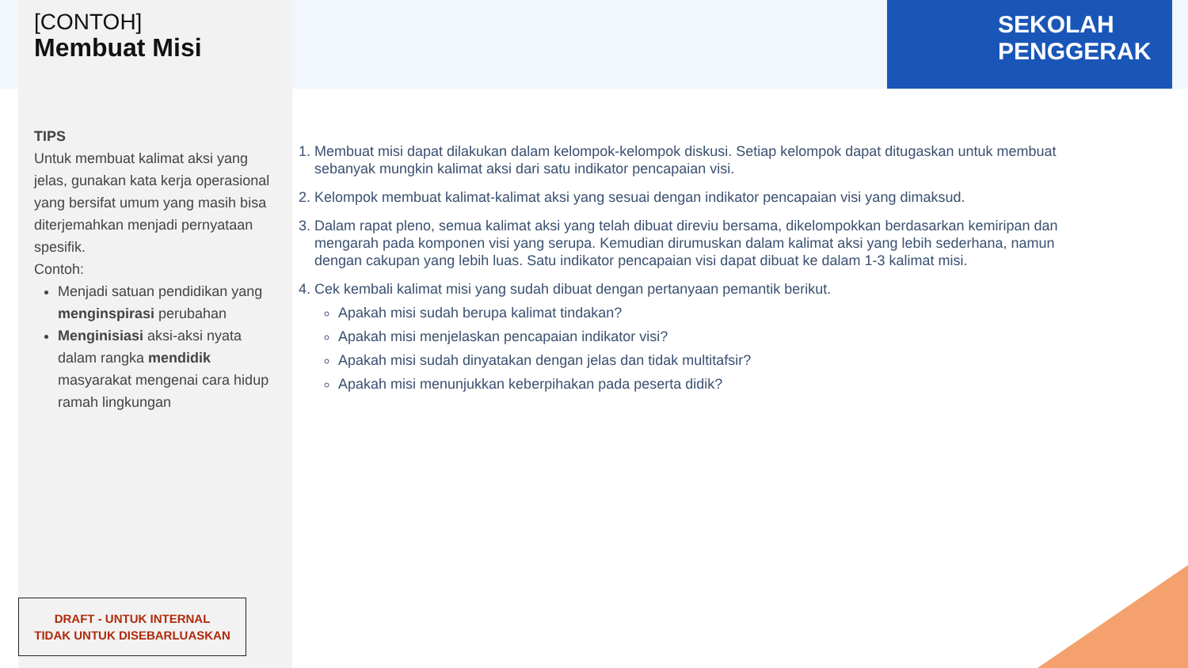SEKOLAH
PENGGERAK
[CONTOH]
Membuat Misi
TIPS
Untuk membuat kalimat aksi yang jelas, gunakan kata kerja operasional yang bersifat umum yang masih bisa diterjemahkan menjadi pernyataan spesifik.
Contoh:
Menjadi satuan pendidikan yang menginspirasi perubahan
Menginisiasi aksi-aksi nyata dalam rangka mendidik masyarakat mengenai cara hidup ramah lingkungan
1. Membuat misi dapat dilakukan dalam kelompok-kelompok diskusi. Setiap kelompok dapat ditugaskan untuk membuat sebanyak mungkin kalimat aksi dari satu indikator pencapaian visi.
2. Kelompok membuat kalimat-kalimat aksi yang sesuai dengan indikator pencapaian visi yang dimaksud.
3. Dalam rapat pleno, semua kalimat aksi yang telah dibuat direviu bersama, dikelompokkan berdasarkan kemiripan dan mengarah pada komponen visi yang serupa. Kemudian dirumuskan dalam kalimat aksi yang lebih sederhana, namun dengan cakupan yang lebih luas. Satu indikator pencapaian visi dapat dibuat ke dalam 1-3 kalimat misi.
4. Cek kembali kalimat misi yang sudah dibuat dengan pertanyaan pemantik berikut.
Apakah misi sudah berupa kalimat tindakan?
Apakah misi menjelaskan pencapaian indikator visi?
Apakah misi sudah dinyatakan dengan jelas dan tidak multitafsir?
Apakah misi menunjukkan keberpihakan pada peserta didik?
DRAFT - UNTUK INTERNAL
TIDAK UNTUK DISEBARLUASKAN